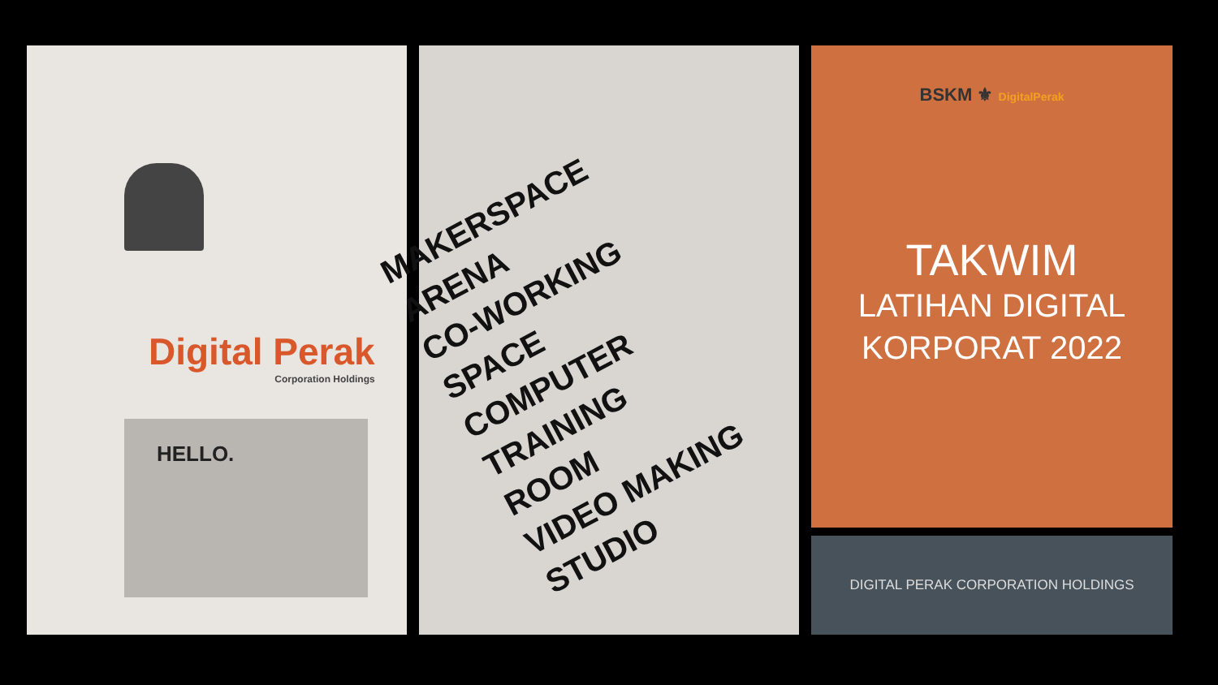Digital Perak
Corporation Holdings
HELLO.
MAKERSPACE
ARENA
CO-WORKING
SPACE
COMPUTER
TRAINING
ROOM
VIDEO MAKING
STUDIO
BSKM ⚜ DigitalPerak
TAKWIM
LATIHAN DIGITAL
KORPORAT 2022
DIGITAL PERAK CORPORATION HOLDINGS